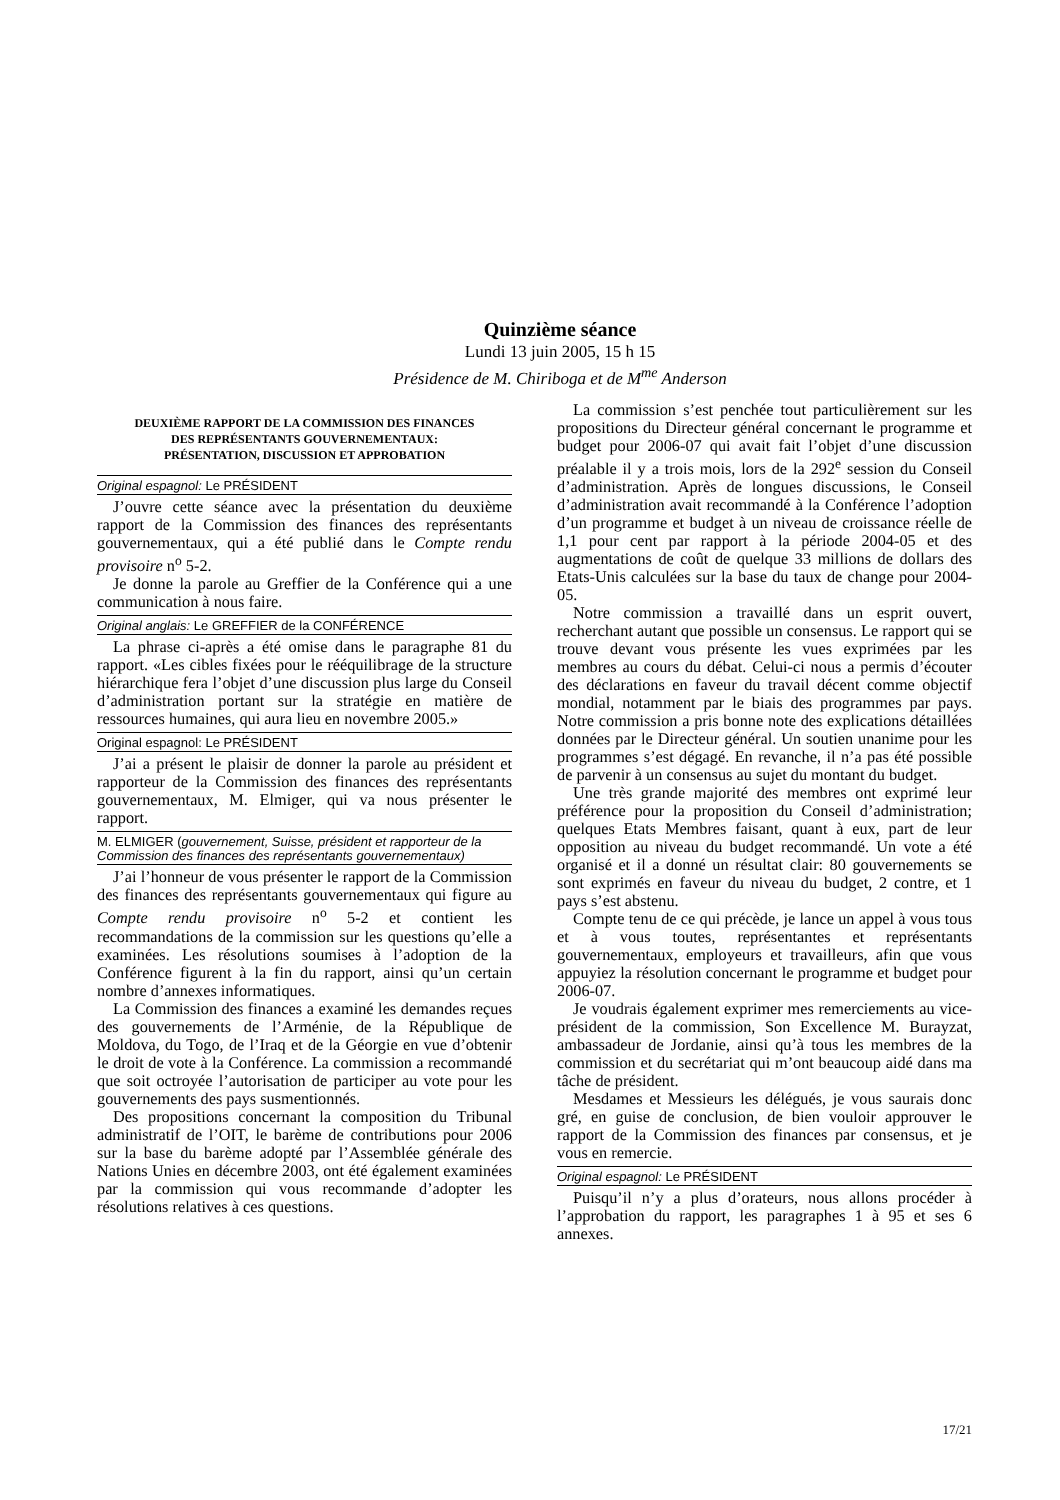Quinzième séance
Lundi 13 juin 2005, 15 h 15
Présidence de M. Chiriboga et de M<sup>me</sup> Anderson
DEUXIÈME RAPPORT DE LA COMMISSION DES FINANCES
DES REPRÉSENTANTS GOUVERNEMENTAUX:
PRÉSENTATION, DISCUSSION ET APPROBATION
Original espagnol: Le PRÉSIDENT
J’ouvre cette séance avec la présentation du deuxième rapport de la Commission des finances des représentants gouvernementaux, qui a été publié dans le Compte rendu provisoire n<sup>o</sup> 5-2.
Je donne la parole au Greffier de la Conférence qui a une communication à nous faire.
Original anglais: Le GREFFIER de la CONFÉRENCE
La phrase ci-après a été omise dans le paragraphe 81 du rapport. «Les cibles fixées pour le rééquilibrage de la structure hiérarchique fera l’objet d’une discussion plus large du Conseil d’administration portant sur la stratégie en matière de ressources humaines, qui aura lieu en novembre 2005.»
Original espagnol: Le PRÉSIDENT
J’ai a présent le plaisir de donner la parole au président et rapporteur de la Commission des finances des représentants gouvernementaux, M. Elmiger, qui va nous présenter le rapport.
M. ELMIGER (gouvernement, Suisse, président et rapporteur de la Commission des finances des représentants gouvernementaux)
J’ai l’honneur de vous présenter le rapport de la Commission des finances des représentants gouvernementaux qui figure au Compte rendu provisoire n<sup>o</sup> 5-2 et contient les recommandations de la commission sur les questions qu’elle a examinées. Les résolutions soumises à l’adoption de la Conférence figurent à la fin du rapport, ainsi qu’un certain nombre d’annexes informatiques.
La Commission des finances a examiné les demandes reçues des gouvernements de l’Arménie, de la République de Moldova, du Togo, de l’Iraq et de la Géorgie en vue d’obtenir le droit de vote à la Conférence. La commission a recommandé que soit octroyée l’autorisation de participer au vote pour les gouvernements des pays susmentionnés.
Des propositions concernant la composition du Tribunal administratif de l’OIT, le barème de contributions pour 2006 sur la base du barème adopté par l’Assemblée générale des Nations Unies en décembre 2003, ont été également examinées par la commission qui vous recommande d’adopter les résolutions relatives à ces questions.
La commission s’est penchée tout particulièrement sur les propositions du Directeur général concernant le programme et budget pour 2006-07 qui avait fait l’objet d’une discussion préalable il y a trois mois, lors de la 292<sup>e</sup> session du Conseil d’administration. Après de longues discussions, le Conseil d’administration avait recommandé à la Conférence l’adoption d’un programme et budget à un niveau de croissance réelle de 1,1 pour cent par rapport à la période 2004-05 et des augmentations de coût de quelque 33 millions de dollars des Etats-Unis calculées sur la base du taux de change pour 2004-05.
Notre commission a travaillé dans un esprit ouvert, recherchant autant que possible un consensus. Le rapport qui se trouve devant vous présente les vues exprimées par les membres au cours du débat. Celui-ci nous a permis d’écouter des déclarations en faveur du travail décent comme objectif mondial, notamment par le biais des programmes par pays. Notre commission a pris bonne note des explications détaillées données par le Directeur général. Un soutien unanime pour les programmes s’est dégagé. En revanche, il n’a pas été possible de parvenir à un consensus au sujet du montant du budget.
Une très grande majorité des membres ont exprimé leur préférence pour la proposition du Conseil d’administration; quelques Etats Membres faisant, quant à eux, part de leur opposition au niveau du budget recommandé. Un vote a été organisé et il a donné un résultat clair: 80 gouvernements se sont exprimés en faveur du niveau du budget, 2 contre, et 1 pays s’est abstenu.
Compte tenu de ce qui précède, je lance un appel à vous tous et à vous toutes, représentantes et représentants gouvernementaux, employeurs et travailleurs, afin que vous appuyiez la résolution concernant le programme et budget pour 2006-07.
Je voudrais également exprimer mes remerciements au vice-président de la commission, Son Excellence M. Burayzat, ambassadeur de Jordanie, ainsi qu’à tous les membres de la commission et du secrétariat qui m’ont beaucoup aidé dans ma tâche de président.
Mesdames et Messieurs les délégués, je vous saurais donc gré, en guise de conclusion, de bien vouloir approuver le rapport de la Commission des finances par consensus, et je vous en remercie.
Original espagnol: Le PRÉSIDENT
Puisqu’il n’y a plus d’orateurs, nous allons procéder à l’approbation du rapport, les paragraphes 1 à 95 et ses 6 annexes.
17/21